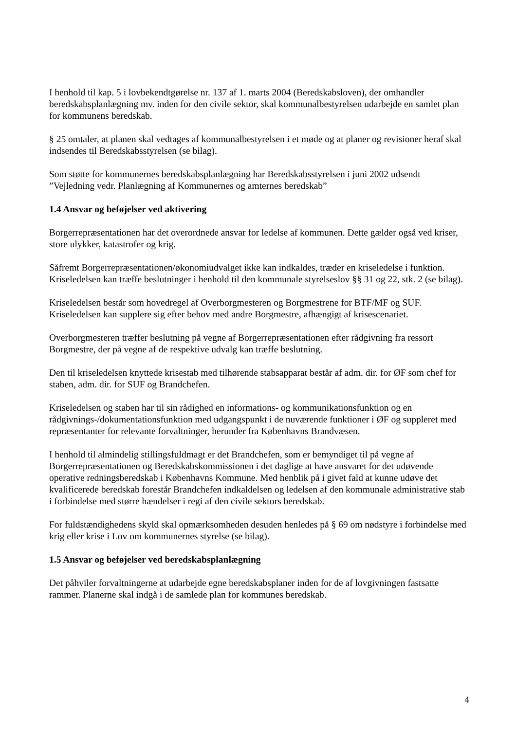I henhold til kap. 5 i lovbekendtgørelse nr. 137 af 1. marts 2004 (Beredskabsloven), der omhandler beredskabsplanlægning mv. inden for den civile sektor, skal kommunalbestyrelsen udarbejde en samlet plan for kommunens beredskab.
§ 25 omtaler, at planen skal vedtages af kommunalbestyrelsen i et møde og at planer og revisioner heraf skal indsendes til Beredskabsstyrelsen (se bilag).
Som støtte for kommunernes beredskabsplanlægning har Beredskabsstyrelsen i juni 2002 udsendt ”Vejledning vedr. Planlægning af Kommunernes og amternes beredskab”
1.4 Ansvar og beføjelser ved aktivering
Borgerrepræsentationen har det overordnede ansvar for ledelse af kommunen. Dette gælder også ved kriser, store ulykker, katastrofer og krig.
Såfremt Borgerrepræsentationen/økonomiudvalget ikke kan indkaldes, træder en kriseledelse i funktion. Kriseledelsen kan træffe beslutninger i henhold til den kommunale styrelseslov §§ 31 og 22, stk. 2 (se bilag).
Kriseledelsen består som hovedregel af Overborgmesteren og Borgmestrene for BTF/MF og SUF. Kriseledelsen kan supplere sig efter behov med andre Borgmestre, afhængigt af krisescenariet.
Overborgmesteren træffer beslutning på vegne af Borgerrepræsentationen efter rådgivning fra ressort Borgmestre, der på vegne af de respektive udvalg kan træffe beslutning.
Den til kriseledelsen knyttede krisestab med tilhørende stabsapparat består af adm. dir. for ØF som chef for staben, adm. dir. for SUF og Brandchefen.
Kriseledelsen og staben har til sin rådighed en informations- og kommunikationsfunktion og en rådgivnings-/dokumentationsfunktion med udgangspunkt i de nuværende funktioner i ØF og suppleret med repræsentanter for relevante forvaltninger, herunder fra Københavns Brandvæsen.
I henhold til almindelig stillingsfuldmagt er det Brandchefen, som er bemyndiget til på vegne af Borgerrepræsentationen og Beredskabskommissionen i det daglige at have ansvaret for det udøvende operative redningsberedskab i Københavns Kommune. Med henblik på i givet fald at kunne udøve det kvalificerede beredskab forestår Brandchefen indkaldelsen og ledelsen af den kommunale administrative stab i forbindelse med større hændelser i regi af den civile sektors beredskab.
For fuldstændighedens skyld skal opmærksomheden desuden henledes på § 69 om nødstyre i forbindelse med krig eller krise i Lov om kommunernes styrelse (se bilag).
1.5 Ansvar og beføjelser ved beredskabsplanlægning
Det påhviler forvaltningerne at udarbejde egne beredskabsplaner inden for de af lovgivningen fastsatte rammer. Planerne skal indgå i de samlede plan for kommunes beredskab.
4